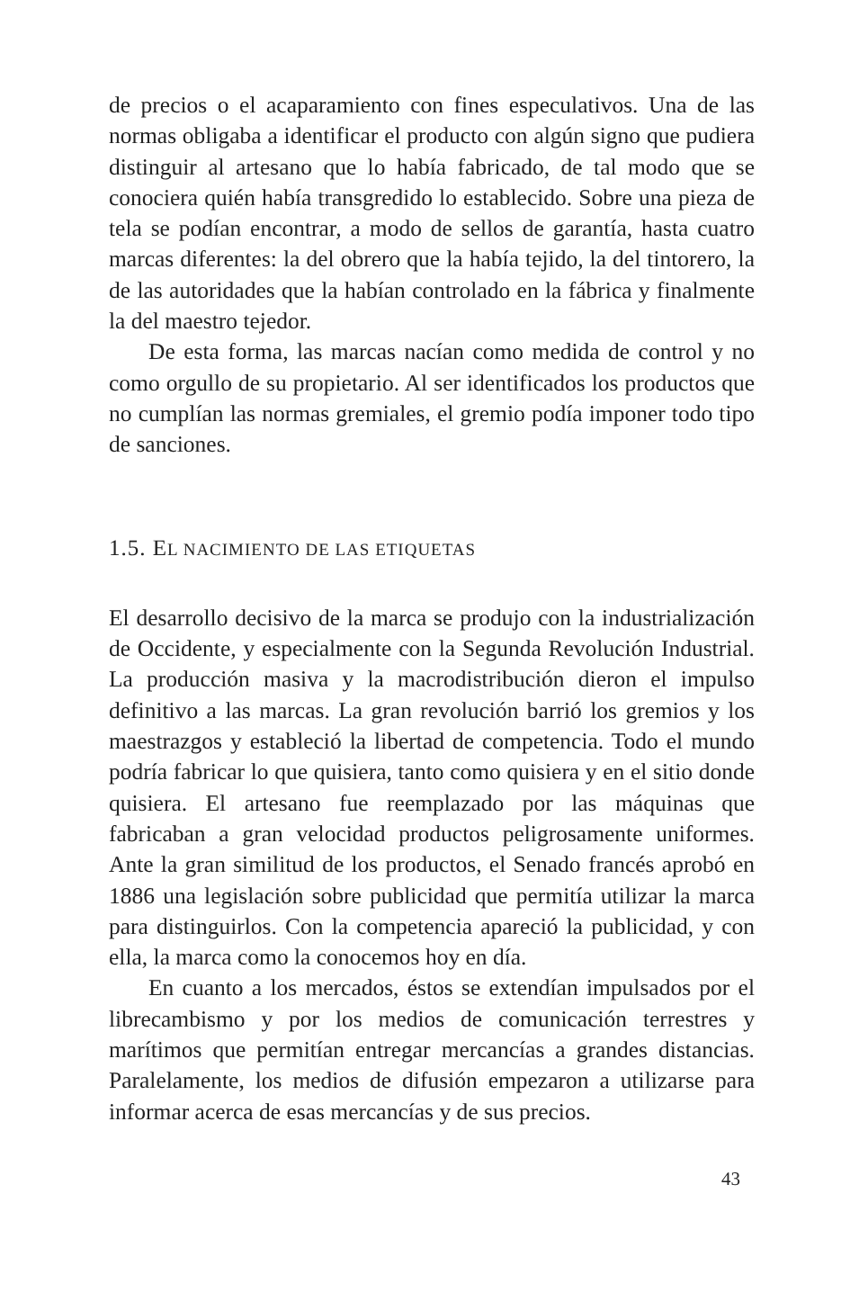de precios o el acaparamiento con fines especulativos. Una de las normas obligaba a identificar el producto con algún signo que pudiera distinguir al artesano que lo había fabricado, de tal modo que se conociera quién había transgredido lo establecido. Sobre una pieza de tela se podían encontrar, a modo de sellos de garantía, hasta cuatro marcas diferentes: la del obrero que la había tejido, la del tintorero, la de las autoridades que la habían controlado en la fábrica y finalmente la del maestro tejedor.
De esta forma, las marcas nacían como medida de control y no como orgullo de su propietario. Al ser identificados los productos que no cumplían las normas gremiales, el gremio podía imponer todo tipo de sanciones.
1.5. EL NACIMIENTO DE LAS ETIQUETAS
El desarrollo decisivo de la marca se produjo con la industrialización de Occidente, y especialmente con la Segunda Revolución Industrial. La producción masiva y la macrodistribución dieron el impulso definitivo a las marcas. La gran revolución barrió los gremios y los maestrazgos y estableció la libertad de competencia. Todo el mundo podría fabricar lo que quisiera, tanto como quisiera y en el sitio donde quisiera. El artesano fue reemplazado por las máquinas que fabricaban a gran velocidad productos peligrosamente uniformes. Ante la gran similitud de los productos, el Senado francés aprobó en 1886 una legislación sobre publicidad que permitía utilizar la marca para distinguirlos. Con la competencia apareció la publicidad, y con ella, la marca como la conocemos hoy en día.
En cuanto a los mercados, éstos se extendían impulsados por el librecambismo y por los medios de comunicación terrestres y marítimos que permitían entregar mercancías a grandes distancias. Paralelamente, los medios de difusión empezaron a utilizarse para informar acerca de esas mercancías y de sus precios.
43